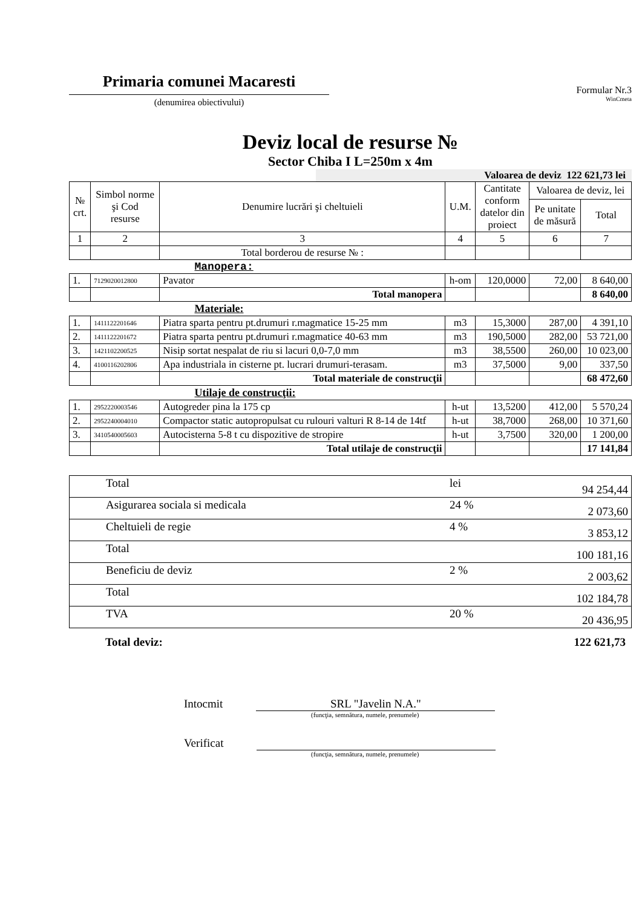Primaria comunei Macaresti
(denumirea obiectivului)
Formular Nr.3
WinCmeta
Deviz local de resurse №
Sector Chiba I L=250m x 4m
Valoarea de deviz 122 621,73 lei
| № crt. | Simbol norme şi Cod resurse | Denumire lucrări şi cheltuieli | U.M. | Cantitate conform datelor din proiect | Valoarea de deviz, lei | |
| --- | --- | --- | --- | --- | --- | --- |
| | | | | | Pe unitate de măsură | Total |
| 1 | 2 | 3 | 4 | 5 | 6 | 7 |
| | | Total borderou de resurse № : | | | | |
| Manopera: | | | | | | |
| 1. | 7129020012800 | Pavator | h-om | 120,0000 | 72,00 | 8 640,00 |
| | | Total manopera | | | | 8 640,00 |
| Materiale: | | | | | | |
| 1. | 1411122201646 | Piatra sparta pentru pt.drumuri r.magmatice 15-25 mm | m3 | 15,3000 | 287,00 | 4 391,10 |
| 2. | 1411122201672 | Piatra sparta pentru pt.drumuri r.magmatice 40-63 mm | m3 | 190,5000 | 282,00 | 53 721,00 |
| 3. | 1421102200525 | Nisip sortat nespalat de riu si lacuri 0,0-7,0 mm | m3 | 38,5500 | 260,00 | 10 023,00 |
| 4. | 4100116202806 | Apa industriala in cisterne pt. lucrari drumuri-terasam. | m3 | 37,5000 | 9,00 | 337,50 |
| | | Total materiale de construcţii | | | | 68 472,60 |
| Utilaje de construcţii: | | | | | | |
| 1. | 2952220003546 | Autogreder pina la 175 cp | h-ut | 13,5200 | 412,00 | 5 570,24 |
| 2. | 2952240004010 | Compactor static autopropulsat cu rulouri valturi R 8-14 de 14tf | h-ut | 38,7000 | 268,00 | 10 371,60 |
| 3. | 3410540005603 | Autocisterna 5-8 t cu dispozitive de stropire | h-ut | 3,7500 | 320,00 | 1 200,00 |
| | | Total utilaje de construcţii | | | | 17 141,84 |
| Total | lei | 94 254,44 |
| Asigurarea sociala si medicala | 24 % | 2 073,60 |
| Cheltuieli de regie | 4 % | 3 853,12 |
| Total | | 100 181,16 |
| Beneficiu de deviz | 2 % | 2 003,62 |
| Total | | 102 184,78 |
| TVA | 20 % | 20 436,95 |
Total deviz: 122 621,73
Intocmit SRL "Javelin N.A."
(funcţia, semnătura, numele, prenumele)
Verificat
(funcţia, semnătura, numele, prenumele)